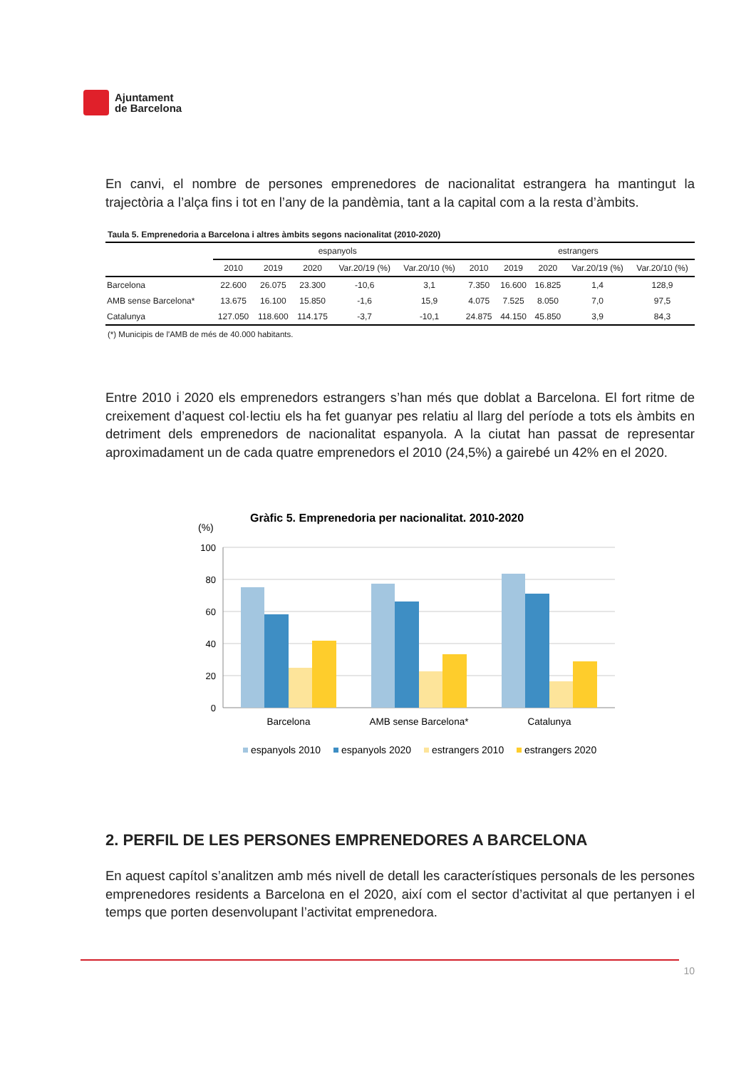Ajuntament
de Barcelona
En canvi, el nombre de persones emprenedores de nacionalitat estrangera ha mantingut la trajectòria a l’alça fins i tot en l’any de la pandèmia, tant a la capital com a la resta d’àmbits.
Taula 5. Emprenedoria a Barcelona i altres àmbits segons nacionalitat (2010-2020)
| | espanyols | | | | | estrangers | | | | |
| --- | --- | --- | --- | --- | --- | --- | --- | --- | --- | --- |
| | 2010 | 2019 | 2020 | Var.20/19 (%) | Var.20/10 (%) | 2010 | 2019 | 2020 | Var.20/19 (%) | Var.20/10 (%) |
| Barcelona | 22.600 | 26.075 | 23.300 | -10,6 | 3,1 | 7.350 | 16.600 | 16.825 | 1,4 | 128,9 |
| AMB sense Barcelona* | 13.675 | 16.100 | 15.850 | -1,6 | 15,9 | 4.075 | 7.525 | 8.050 | 7,0 | 97,5 |
| Catalunya | 127.050 | 118.600 | 114.175 | -3,7 | -10,1 | 24.875 | 44.150 | 45.850 | 3,9 | 84,3 |
(*) Municipis de l'AMB de més de 40.000 habitants.
Entre 2010 i 2020 els emprenedors estrangers s’han més que doblat a Barcelona. El fort ritme de creixement d’aquest col·lectiu els ha fet guanyar pes relatiu al llarg del període a tots els àmbits en detriment dels emprenedors de nacionalitat espanyola. A la ciutat han passat de representar aproximadament un de cada quatre emprenedors el 2010 (24,5%) a gairebé un 42% en el 2020.
Gràfic 5. Emprenedoria per nacionalitat. 2010-2020
(%)
100
80
60
40
20
0
Barcelona
AMB sense Barcelona*
Catalunya
espanyols 2010
espanyols 2020
estrangers 2010
estrangers 2020
2. PERFIL DE LES PERSONES EMPRENEDORES A BARCELONA
En aquest capítol s’analitzen amb més nivell de detall les característiques personals de les persones emprenedores residents a Barcelona en el 2020, així com el sector d’activitat al que pertanyen i el temps que porten desenvolupant l’activitat emprenedora.
10